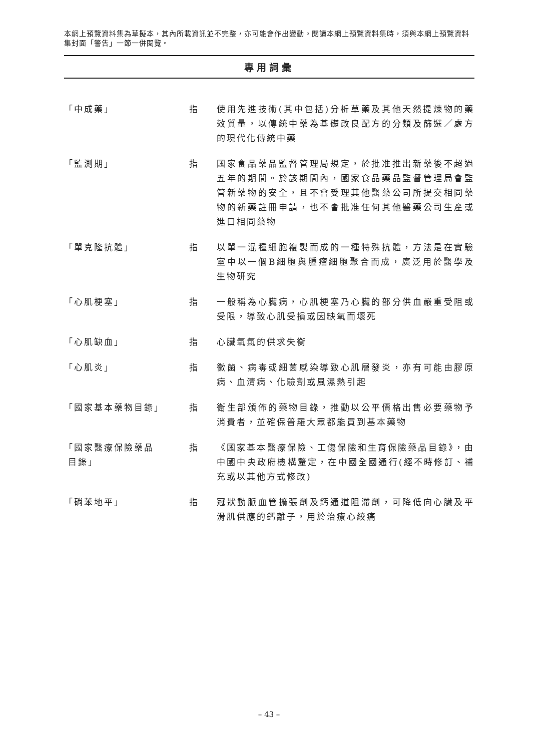本網上預覽資料集為草擬本，其內所載資訊並不完整，亦可能會作出變動。閱讀本網上預覽資料集時，須與本網上預覽資料集封面「警告」一節一併閱覽。
專用詞彙
「中成藥」 指 使用先進技術(其中包括)分析草藥及其他天然提煉物的藥效質量，以傳統中藥為基礎改良配方的分類及篩選／處方的現代化傳統中藥
「監測期」 指 國家食品藥品監督管理局規定，於批准推出新藥後不超過五年的期間。於該期間內，國家食品藥品監督管理局會監管新藥物的安全，且不會受理其他醫藥公司所提交相同藥物的新藥註冊申請，也不會批准任何其他醫藥公司生產或進口相同藥物
「單克隆抗體」 指 以單一混種細胞複製而成的一種特殊抗體，方法是在實驗室中以一個B細胞與腫瘤細胞聚合而成，廣泛用於醫學及生物研究
「心肌梗塞」 指 一般稱為心臟病，心肌梗塞乃心臟的部分供血嚴重受阻或受限，導致心肌受損或因缺氧而壞死
「心肌缺血」 指 心臟氧氣的供求失衡
「心肌炎」 指 黴菌、病毒或細菌感染導致心肌層發炎，亦有可能由膠原病、血清病、化驗劑或風濕熱引起
「國家基本藥物目錄」 指 衛生部頒佈的藥物目錄，推動以公平價格出售必要藥物予消費者，並確保普羅大眾都能買到基本藥物
「國家醫療保險藥品
目錄」
指 《國家基本醫療保險、工傷保險和生育保險藥品目錄》，由中國中央政府機構釐定，在中國全國通行(經不時修訂、補充或以其他方式修改)
「硝苯地平」 指 冠狀動脈血管擴張劑及鈣通道阻滯劑，可降低向心臟及平滑肌供應的鈣離子，用於治療心絞痛
– 43 –